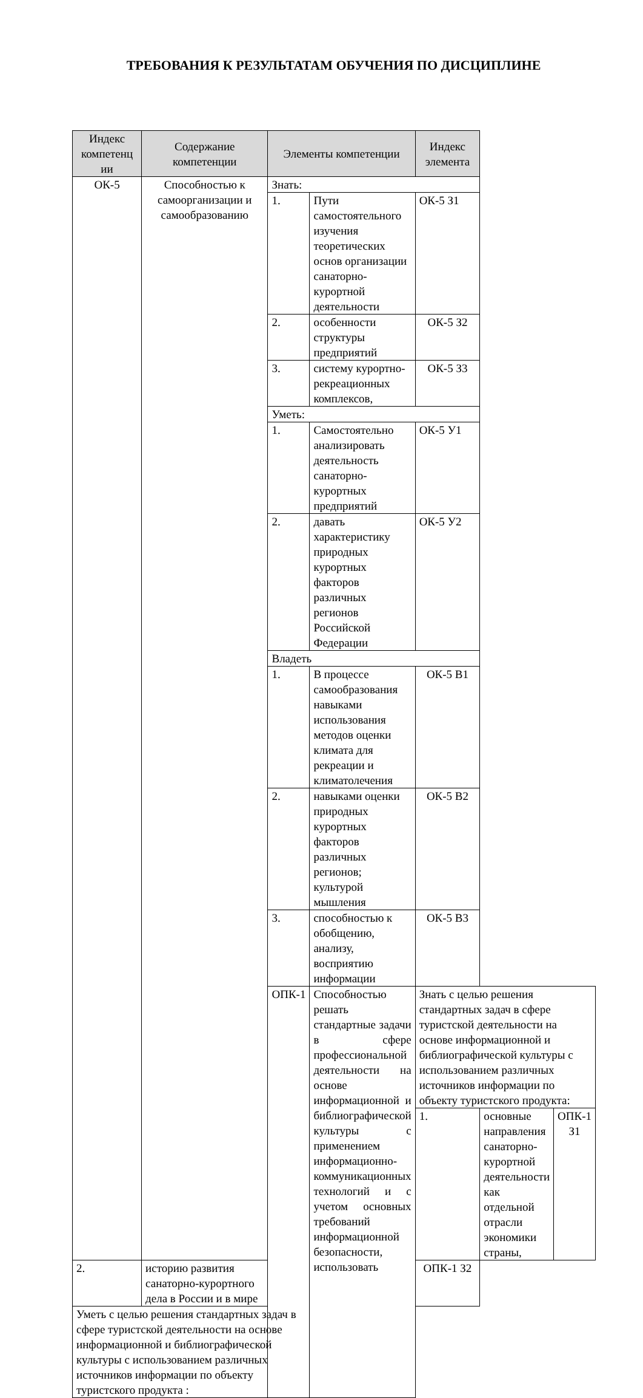ТРЕБОВАНИЯ К РЕЗУЛЬТАТАМ ОБУЧЕНИЯ ПО ДИСЦИПЛИНЕ
| Индекс компетенц ии | Содержание компетенции | Элементы компетенции | | Индекс элемента | | |
| --- | --- | --- | --- | --- | --- | --- |
| ОК-5 | Способностью к самоорганизации и самообразованию | Знать: | | | | |
| | | 1. | Пути самостоятельного изучения теоретических основ организации санаторно-курортной деятельности | ОК-5 З1 | | |
| | | 2. | особенности структуры предприятий | ОК-5 З2 | | |
| | | 3. | систему курортно-рекреационных комплексов, | ОК-5 З3 | | |
| | | Уметь: | | | | |
| | | 1. | Самостоятельно анализировать деятельность санаторно-курортных предприятий | ОК-5 У1 | | |
| | | 2. | давать характеристику природных курортных факторов различных регионов Российской Федерации | ОК-5 У2 | | |
| | | Владеть | | | | |
| | | 1. | В процессе самообразования навыками использования методов оценки климата для рекреации и климатолечения | ОК-5 В1 | | |
| | | 2. | навыками оценки природных курортных факторов различных регионов; культурой мышления | ОК-5 В2 | | |
| | | 3. | способностью к обобщению, анализу, восприятию информации | ОК-5 В3 | | |
| | | ОПК-1 | Способностью решать стандартные задачи в сфере профессиональной деятельности на основе информационной и библиографической культуры с применением информационно-коммуникационных технологий и с учетом основных требований информационной безопасности, использовать | Знать с целью решения стандартных задач в сфере туристской деятельности на основе информационной и библиографической культуры с использованием различных источников информации по объекту туристского продукта: | | |
| | | | | 1. | основные направления санаторно-курортной деятельности как отдельной отрасли экономики страны, | ОПК-1 З1 |
| 2. | историю развития санаторно-курортного дела в России и в мире | | | ОПК-1 З2 | | |
| Уметь с целью решения стандартных задач в сфере туристской деятельности на основе информационной и библиографической культуры с использованием различных источников информации по объекту туристского продукта : | | | | | | |